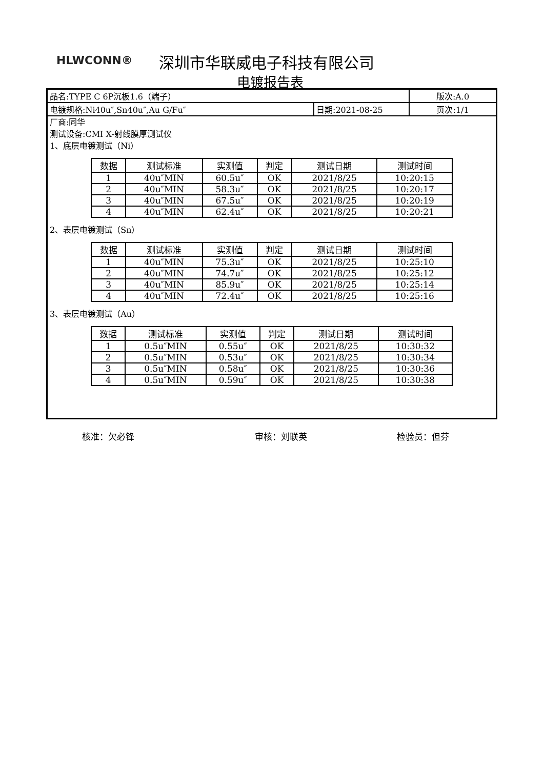HLWCONN® 深圳市华联威电子科技有限公司
电镀报告表
| 品名:TYPE C 6P沉板1.6（端子） | | 版次:A.0 |
| 电镀规格:Ni40u″,Sn40u″,Au G/Fu″ | 日期:2021-08-25 | 页次:1/1 |
厂商:同华
测试设备:CMI X-射线膜厚测试仪
1、底层电镀测试（Ni）
| 数据 | 测试标准 | 实测值 | 判定 | 测试日期 | 测试时间 |
| --- | --- | --- | --- | --- | --- |
| 1 | 40u″MIN | 60.5u″ | OK | 2021/8/25 | 10:20:15 |
| 2 | 40u″MIN | 58.3u″ | OK | 2021/8/25 | 10:20:17 |
| 3 | 40u″MIN | 67.5u″ | OK | 2021/8/25 | 10:20:19 |
| 4 | 40u″MIN | 62.4u″ | OK | 2021/8/25 | 10:20:21 |
2、表层电镀测试（Sn）
| 数据 | 测试标准 | 实测值 | 判定 | 测试日期 | 测试时间 |
| --- | --- | --- | --- | --- | --- |
| 1 | 40u″MIN | 75.3u″ | OK | 2021/8/25 | 10:25:10 |
| 2 | 40u″MIN | 74.7u″ | OK | 2021/8/25 | 10:25:12 |
| 3 | 40u″MIN | 85.9u″ | OK | 2021/8/25 | 10:25:14 |
| 4 | 40u″MIN | 72.4u″ | OK | 2021/8/25 | 10:25:16 |
3、表层电镀测试（Au）
| 数据 | 测试标准 | 实测值 | 判定 | 测试日期 | 测试时间 |
| --- | --- | --- | --- | --- | --- |
| 1 | 0.5u″MIN | 0.55u″ | OK | 2021/8/25 | 10:30:32 |
| 2 | 0.5u″MIN | 0.53u″ | OK | 2021/8/25 | 10:30:34 |
| 3 | 0.5u″MIN | 0.58u″ | OK | 2021/8/25 | 10:30:36 |
| 4 | 0.5u″MIN | 0.59u″ | OK | 2021/8/25 | 10:30:38 |
核准：欠必锋 审核：刘联英 检验员：但芬